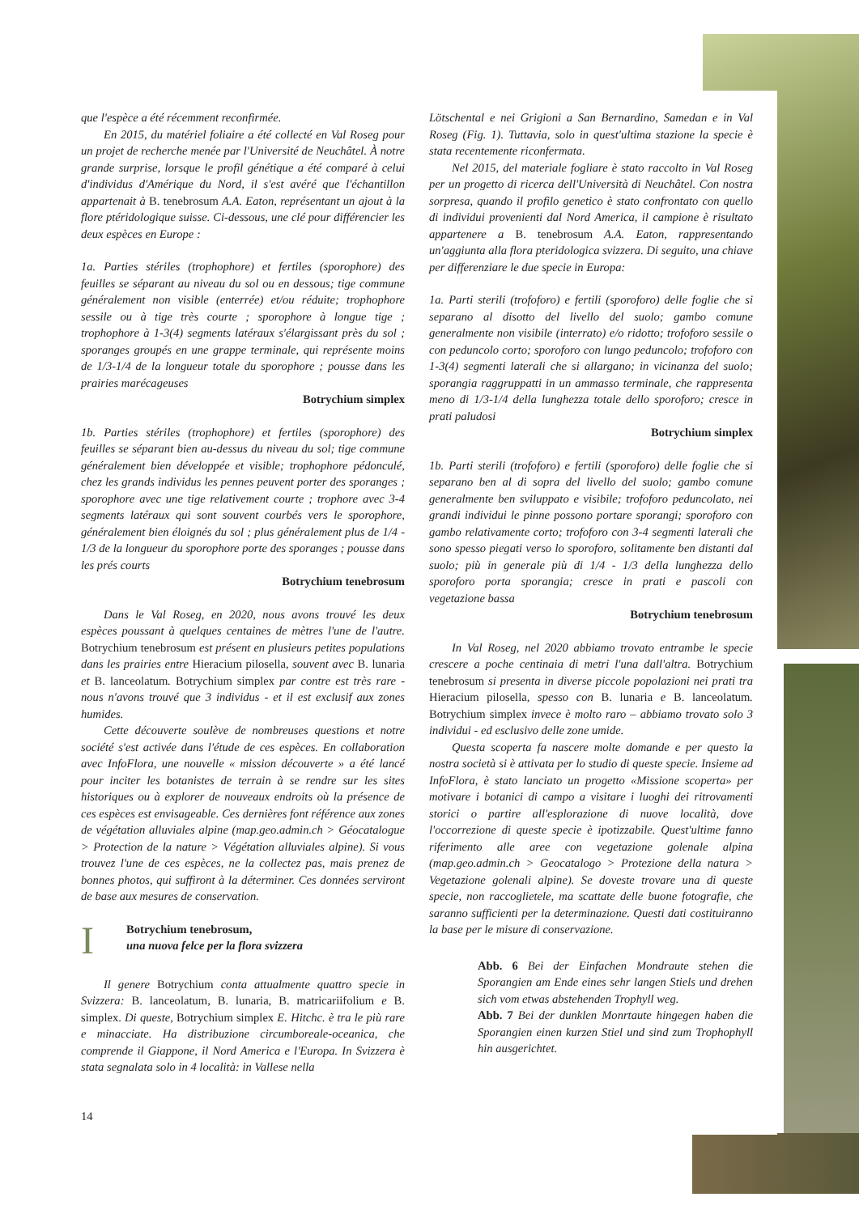que l'espèce a été récemment reconfirmée.
En 2015, du matériel foliaire a été collecté en Val Roseg pour un projet de recherche menée par l'Université de Neuchâtel. À notre grande surprise, lorsque le profil génétique a été comparé à celui d'individus d'Amérique du Nord, il s'est avéré que l'échantillon appartenait à B. tenebrosum A.A. Eaton, représentant un ajout à la flore ptéridologique suisse. Ci-dessous, une clé pour différencier les deux espèces en Europe :
1a. Parties stériles (trophophore) et fertiles (sporophore) des feuilles se séparant au niveau du sol ou en dessous; tige commune généralement non visible (enterrée) et/ou réduite; trophophore sessile ou à tige très courte ; sporophore à longue tige ; trophophore à 1-3(4) segments latéraux s'élargissant près du sol ; sporanges groupés en une grappe terminale, qui représente moins de 1/3-1/4 de la longueur totale du sporophore ; pousse dans les prairies marécageuses
Botrychium simplex
1b. Parties stériles (trophophore) et fertiles (sporophore) des feuilles se séparant bien au-dessus du niveau du sol; tige commune généralement bien développée et visible; trophophore pédonculé, chez les grands individus les pennes peuvent porter des sporanges ; sporophore avec une tige relativement courte ; trophore avec 3-4 segments latéraux qui sont souvent courbés vers le sporophore, généralement bien éloignés du sol ; plus généralement plus de 1/4 - 1/3 de la longueur du sporophore porte des sporanges ; pousse dans les prés courts
Botrychium tenebrosum
Dans le Val Roseg, en 2020, nous avons trouvé les deux espèces poussant à quelques centaines de mètres l'une de l'autre. Botrychium tenebrosum est présent en plusieurs petites populations dans les prairies entre Hieracium pilosella, souvent avec B. lunaria et B. lanceolatum. Botrychium simplex par contre est très rare - nous n'avons trouvé que 3 individus - et il est exclusif aux zones humides.
Cette découverte soulève de nombreuses questions et notre société s'est activée dans l'étude de ces espèces. En collaboration avec InfoFlora, une nouvelle « mission découverte » a été lancé pour inciter les botanistes de terrain à se rendre sur les sites historiques ou à explorer de nouveaux endroits où la présence de ces espèces est envisageable. Ces dernières font référence aux zones de végétation alluviales alpine (map.geo.admin.ch > Géocatalogue > Protection de la nature > Végétation alluviales alpine). Si vous trouvez l'une de ces espèces, ne la collectez pas, mais prenez de bonnes photos, qui suffiront à la déterminer. Ces données serviront de base aux mesures de conservation.
I
Botrychium tenebrosum,
una nuova felce per la flora svizzera
Il genere Botrychium conta attualmente quattro specie in Svizzera: B. lanceolatum, B. lunaria, B. matricariifolium e B. simplex. Di queste, Botrychium simplex E. Hitchc. è tra le più rare e minacciate. Ha distribuzione circumboreale-oceanica, che comprende il Giappone, il Nord America e l'Europa. In Svizzera è stata segnalata solo in 4 località: in Vallese nella
14
Lötschental e nei Grigioni a San Bernardino, Samedan e in Val Roseg (Fig. 1). Tuttavia, solo in quest'ultima stazione la specie è stata recentemente riconfermata.
Nel 2015, del materiale fogliare è stato raccolto in Val Roseg per un progetto di ricerca dell'Università di Neuchâtel. Con nostra sorpresa, quando il profilo genetico è stato confrontato con quello di individui provenienti dal Nord America, il campione è risultato appartenere a B. tenebrosum A.A. Eaton, rappresentando un'aggiunta alla flora pteridologica svizzera. Di seguito, una chiave per differenziare le due specie in Europa:
1a. Parti sterili (trofoforo) e fertili (sporoforo) delle foglie che si separano al disotto del livello del suolo; gambo comune generalmente non visibile (interrato) e/o ridotto; trofoforo sessile o con peduncolo corto; sporoforo con lungo peduncolo; trofoforo con 1-3(4) segmenti laterali che si allargano; in vicinanza del suolo; sporangia raggruppatti in un ammasso terminale, che rappresenta meno di 1/3-1/4 della lunghezza totale dello sporoforo; cresce in prati paludosi
Botrychium simplex
1b. Parti sterili (trofoforo) e fertili (sporoforo) delle foglie che si separano ben al di sopra del livello del suolo; gambo comune generalmente ben sviluppato e visibile; trofoforo peduncolato, nei grandi individui le pinne possono portare sporangi; sporoforo con gambo relativamente corto; trofoforo con 3-4 segmenti laterali che sono spesso piegati verso lo sporoforo, solitamente ben distanti dal suolo; più in generale più di 1/4 - 1/3 della lunghezza dello sporoforo porta sporangia; cresce in prati e pascoli con vegetazione bassa
Botrychium tenebrosum
In Val Roseg, nel 2020 abbiamo trovato entrambe le specie crescere a poche centinaia di metri l'una dall'altra. Botrychium tenebrosum si presenta in diverse piccole popolazioni nei prati tra Hieracium pilosella, spesso con B. lunaria e B. lanceolatum. Botrychium simplex invece è molto raro – abbiamo trovato solo 3 individui - ed esclusivo delle zone umide.
Questa scoperta fa nascere molte domande e per questo la nostra società si è attivata per lo studio di queste specie. Insieme ad InfoFlora, è stato lanciato un progetto «Missione scoperta» per motivare i botanici di campo a visitare i luoghi dei ritrovamenti storici o partire all'esplorazione di nuove località, dove l'occorrezione di queste specie è ipotizzabile. Quest'ultime fanno riferimento alle aree con vegetazione golenale alpina (map.geo.admin.ch > Geocatalogo > Protezione della natura > Vegetazione golenali alpine). Se doveste trovare una di queste specie, non raccoglietele, ma scattate delle buone fotografie, che saranno sufficienti per la determinazione. Questi dati costituiranno la base per le misure di conservazione.
Abb. 6 Bei der Einfachen Mondraute stehen die Sporangien am Ende eines sehr langen Stiels und drehen sich vom etwas abstehenden Trophyll weg.
Abb. 7 Bei der dunklen Monrtaute hingegen haben die Sporangien einen kurzen Stiel und sind zum Trophophyll hin ausgerichtet.